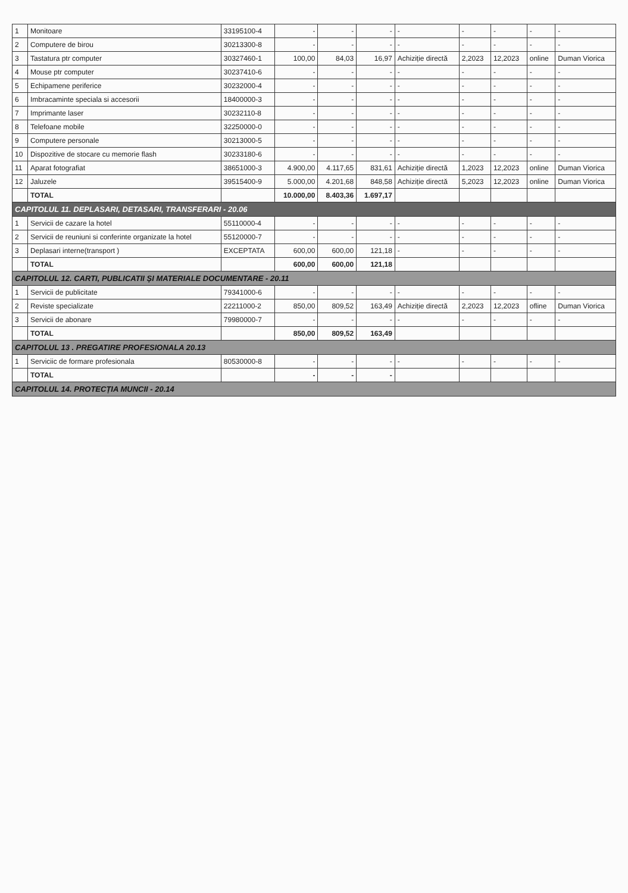| 1 | Monitoare | 33195100-4 | - | - | - | - | - | - | - | - |
| 2 | Computere de birou | 30213300-8 | - | - | - | - | - | - | - | - |
| 3 | Tastatura ptr computer | 30327460-1 | 100,00 | 84,03 | 16,97 | Achiziție directă | 2,2023 | 12,2023 | online | Duman Viorica |
| 4 | Mouse ptr computer | 30237410-6 | - | - | - | - | - | - | - | - |
| 5 | Echipamene periferice | 30232000-4 | - | - | - | - | - | - | - | - |
| 6 | Imbracaminte speciala si accesorii | 18400000-3 | - | - | - | - | - | - | - | - |
| 7 | Imprimante laser | 30232110-8 | - | - | - | - | - | - | - | - |
| 8 | Telefoane mobile | 32250000-0 | - | - | - | - | - | - | - | - |
| 9 | Computere personale | 30213000-5 | - | - | - | - | - | - | - | - |
| 10 | Dispozitive de stocare cu memorie flash | 30233180-6 | - | - | - | - | - | - | - | - |
| 11 | Aparat fotografiat | 38651000-3 | 4.900,00 | 4.117,65 | 831,61 | Achiziție directă | 1,2023 | 12,2023 | online | Duman Viorica |
| 12 | Jaluzele | 39515400-9 | 5.000,00 | 4.201,68 | 848,58 | Achiziție directă | 5,2023 | 12,2023 | online | Duman Viorica |
| | TOTAL | | 10.000,00 | 8.403,36 | 1.697,17 | | | | | |
| CAPITOLUL 11. DEPLASARI, DETASARI, TRANSFERARI - 20.06 | | | | | | | | | | |
| 1 | Servicii de cazare la hotel | 55110000-4 | - | - | - | - | - | - | - | - |
| 2 | Servicii de reuniuni si conferinte organizate la hotel | 55120000-7 | - | - | - | - | - | - | - | - |
| 3 | Deplasari interne(transport ) | EXCEPTATA | 600,00 | 600,00 | 121,18 | - | - | - | - | - |
| | TOTAL | | 600,00 | 600,00 | 121,18 | | | | | |
| CAPITOLUL 12. CARTI, PUBLICATII ȘI MATERIALE DOCUMENTARE - 20.11 | | | | | | | | | | |
| 1 | Servicii de publicitate | 79341000-6 | - | - | - | - | - | - | - | - |
| 2 | Reviste specializate | 22211000-2 | 850,00 | 809,52 | 163,49 | Achiziție directă | 2,2023 | 12,2023 | ofline | Duman Viorica |
| 3 | Servicii de abonare | 79980000-7 | - | - | - | - | - | - | - | - |
| | TOTAL | | 850,00 | 809,52 | 163,49 | | | | | |
| CAPITOLUL 13 . PREGATIRE PROFESIONALA 20.13 | | | | | | | | | | |
| 1 | Serviciic de formare profesionala | 80530000-8 | - | - | - | - | - | - | - | - |
| | TOTAL | | - | - | - | | | | | |
| CAPITOLUL 14. PROTECȚIA MUNCII - 20.14 | | | | | | | | | | |